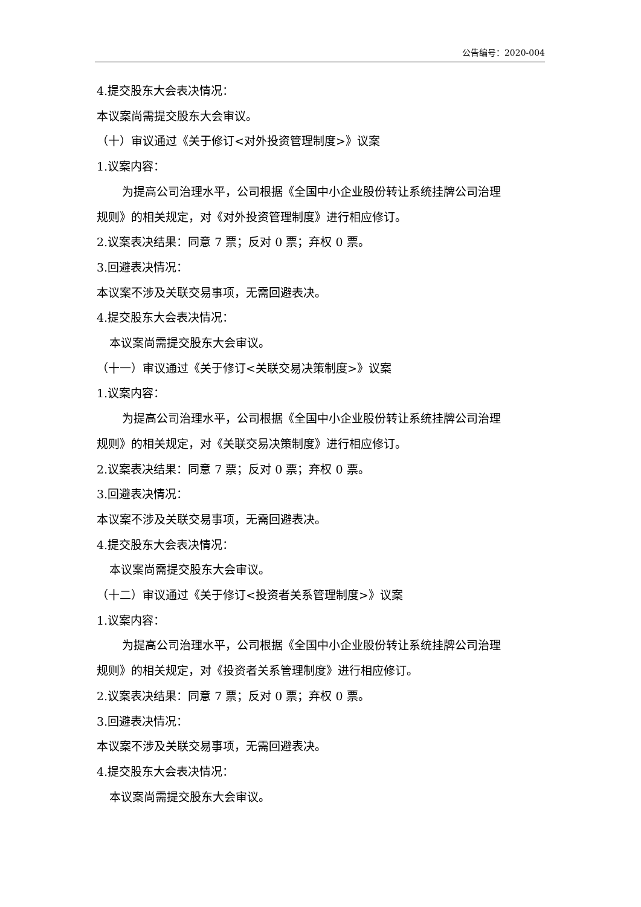公告编号：2020-004
4.提交股东大会表决情况：
本议案尚需提交股东大会审议。
（十）审议通过《关于修订<对外投资管理制度>》议案
1.议案内容：
为提高公司治理水平，公司根据《全国中小企业股份转让系统挂牌公司治理
规则》的相关规定，对《对外投资管理制度》进行相应修订。
2.议案表决结果：同意 7 票；反对 0 票；弃权 0 票。
3.回避表决情况：
本议案不涉及关联交易事项，无需回避表决。
4.提交股东大会表决情况：
本议案尚需提交股东大会审议。
（十一）审议通过《关于修订<关联交易决策制度>》议案
1.议案内容：
为提高公司治理水平，公司根据《全国中小企业股份转让系统挂牌公司治理
规则》的相关规定，对《关联交易决策制度》进行相应修订。
2.议案表决结果：同意 7 票；反对 0 票；弃权 0 票。
3.回避表决情况：
本议案不涉及关联交易事项，无需回避表决。
4.提交股东大会表决情况：
本议案尚需提交股东大会审议。
（十二）审议通过《关于修订<投资者关系管理制度>》议案
1.议案内容：
为提高公司治理水平，公司根据《全国中小企业股份转让系统挂牌公司治理
规则》的相关规定，对《投资者关系管理制度》进行相应修订。
2.议案表决结果：同意 7 票；反对 0 票；弃权 0 票。
3.回避表决情况：
本议案不涉及关联交易事项，无需回避表决。
4.提交股东大会表决情况：
本议案尚需提交股东大会审议。